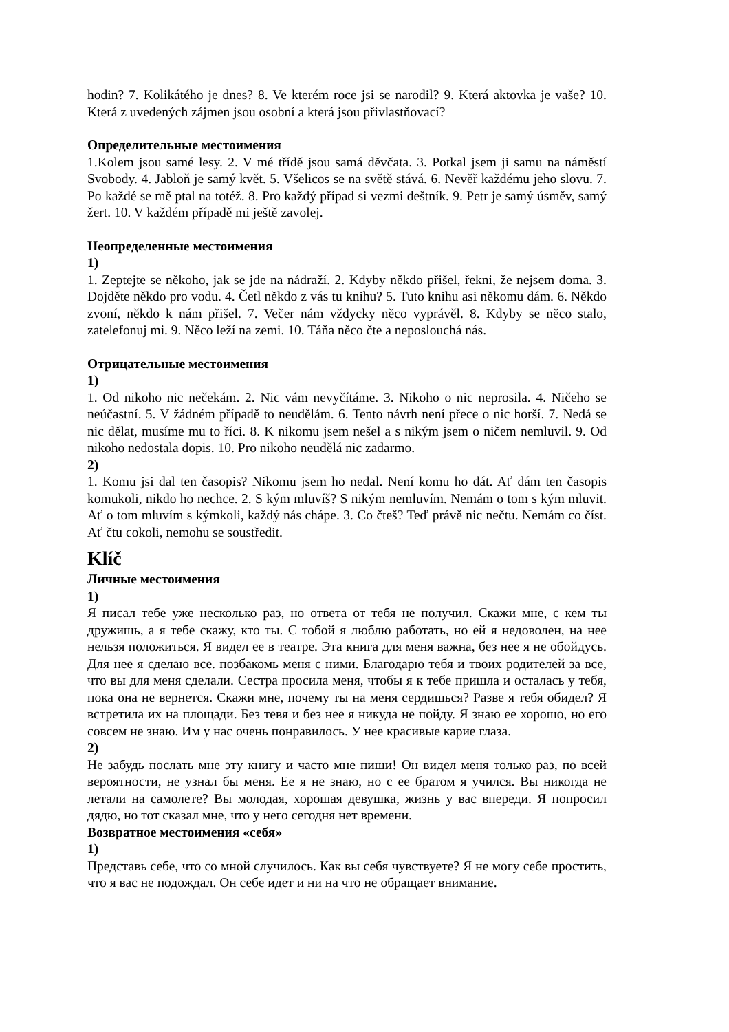hodin? 7. Kolikátého je dnes? 8. Ve kterém roce jsi se narodil? 9. Která aktovka je vaše? 10. Která z uvedených zájmen jsou osobní a která jsou přivlastňovací?
Определительные местоимения
1.Kolem jsou samé lesy. 2. V mé třídě jsou samá děvčata. 3. Potkal jsem ji samu na náměstí Svobody. 4. Jabloň je samý květ. 5. Všelicos se na světě stává. 6. Nevěř každému jeho slovu. 7. Po každé se mě ptal na totéž. 8. Pro každý případ si vezmi deštník. 9. Petr je samý úsměv, samý žert. 10. V každém případě mi ještě zavolej.
Неопределенные местоимения
1)
1. Zeptejte se někoho, jak se jde na nádraží. 2. Kdyby někdo přišel, řekni, že nejsem doma. 3. Dojděte někdo pro vodu. 4. Četl někdo z vás tu knihu? 5. Tuto knihu asi někomu dám. 6. Někdo zvoní, někdo k nám přišel. 7. Večer nám vždycky něco vyprávěl. 8. Kdyby se něco stalo, zatelefonuj mi. 9. Něco leží na zemi. 10. Táňa něco čte a neposlouchá nás.
Отрицательные местоимения
1)
1. Od nikoho nic nečekám. 2. Nic vám nevyčítáme. 3. Nikoho o nic neprosila. 4. Ničeho se neúčastní. 5. V žádném případě to neudělám. 6. Tento návrh není přece o nic horší. 7. Nedá se nic dělat, musíme mu to říci. 8. K nikomu jsem nešel a s nikým jsem o ničem nemluvil. 9. Od nikoho nedostala dopis. 10. Pro nikoho neudělá nic zadarmo.
2)
1. Komu jsi dal ten časopis? Nikomu jsem ho nedal. Není komu ho dát. Ať dám ten časopis komukoli, nikdo ho nechce. 2. S kým mluvíš? S nikým nemluvím. Nemám o tom s kým mluvit. Ať o tom mluvím s kýmkoli, každý nás chápe. 3. Co čteš? Teď právě nic nečtu. Nemám co číst. Ať čtu cokoli, nemohu se soustředit.
Klíč
Личные местоимения
1)
Я писал тебе уже несколько раз, но ответа от тебя не получил. Скажи мне, с кем ты дружишь, а я тебе скажу, кто ты. С тобой я люблю работать, но ей я недоволен, на нее нельзя положиться. Я видел ее в театре. Эта книга для меня важна, без нее я не обойдусь. Для нее я сделаю все. позбакомь меня с ними. Благодарю тебя и твоих родителей за все, что вы для меня сделали. Сестра просила меня, чтобы я к тебе пришла и осталась у тебя, пока она не вернется. Скажи мне, почему ты на меня сердишься? Разве я тебя обидел? Я встретила их на площади. Без тевя и без нее я никуда не пойду. Я знаю ее хорошо, но его совсем не знаю. Им у нас очень понравилось. У нее красивые карие глаза.
2)
Не забудь послать мне эту книгу и часто мне пиши! Он видел меня только раз, по всей вероятности, не узнал бы меня. Ее я не знаю, но с ее братом я учился. Вы никогда не летали на самолете? Вы молодая, хорошая девушка, жизнь у вас впереди. Я попросил дядю, но тот сказал мне, что у него сегодня нет времени.
Возвратное местоимения «себя»
1)
Представь себе, что со мной случилось. Как вы себя чувствуете? Я не могу себе простить, что я вас не подождал. Он себе идет и ни на что не обращает внимание.